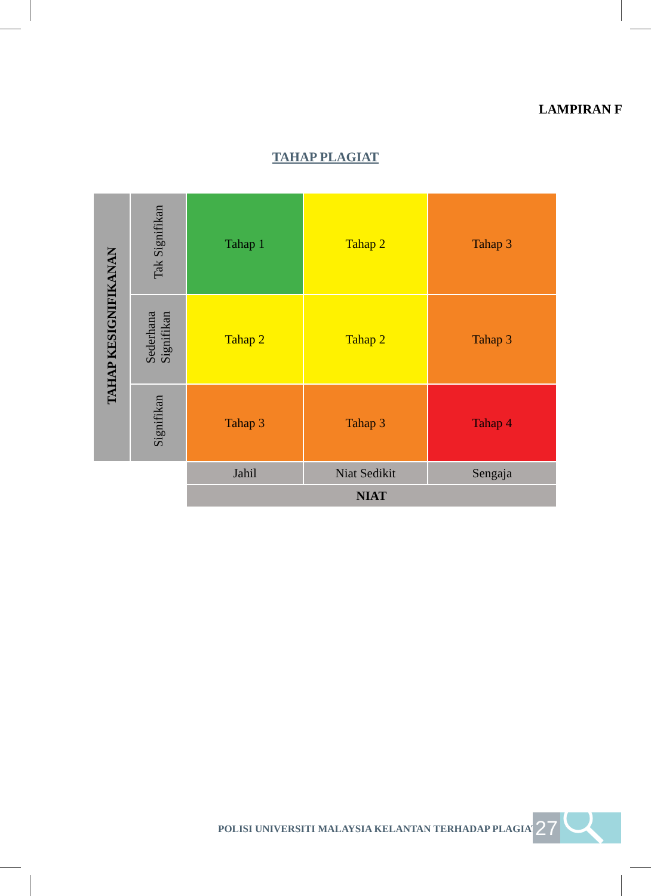LAMPIRAN F
TAHAP PLAGIAT
| TAHAP KESIGNIFIKANAN | Tak Signifikan | Tahap 1 | Tahap 2 | Tahap 3 |
| | Sederhana Signifikan | Tahap 2 | Tahap 2 | Tahap 3 |
| | Signifikan | Tahap 3 | Tahap 3 | Tahap 4 |
| | | Jahil | Niat Sedikit | Sengaja |
| | | NIAT | | |
POLISI UNIVERSITI MALAYSIA KELANTAN TERHADAP PLAGIAT
27